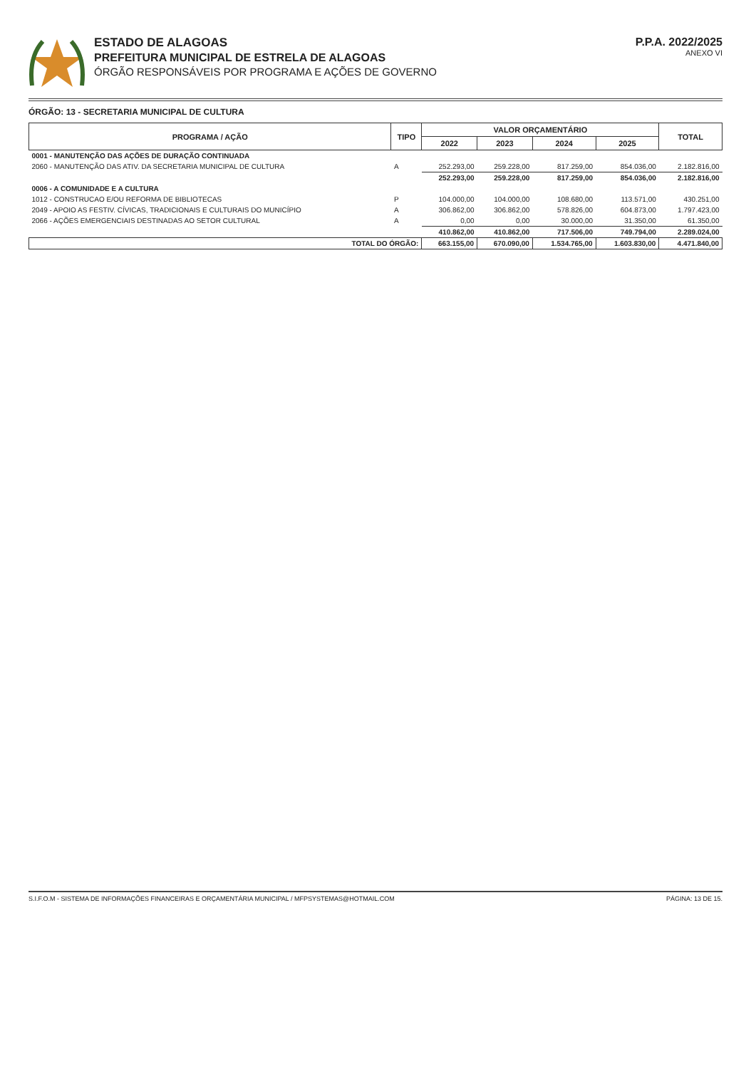ESTADO DE ALAGOAS
PREFEITURA MUNICIPAL DE ESTRELA DE ALAGOAS
ÓRGÃO RESPONSÁVEIS POR PROGRAMA E AÇÕES DE GOVERNO
P.P.A. 2022/2025
ANEXO VI
ÓRGÃO: 13 - SECRETARIA MUNICIPAL DE CULTURA
| PROGRAMA / AÇÃO | TIPO | VALOR ORÇAMENTÁRIO | | | | TOTAL |
| --- | --- | --- | --- | --- | --- | --- |
| | | 2022 | 2023 | 2024 | 2025 | |
| 0001 - MANUTENÇÃO DAS AÇÕES DE DURAÇÃO CONTINUADA | | | | | | |
| 2060 - MANUTENÇÃO DAS ATIV. DA SECRETARIA MUNICIPAL DE CULTURA | A | 252.293,00 | 259.228,00 | 817.259,00 | 854.036,00 | 2.182.816,00 |
| | | 252.293,00 | 259.228,00 | 817.259,00 | 854.036,00 | 2.182.816,00 |
| 0006 - A COMUNIDADE E A CULTURA | | | | | | |
| 1012 - CONSTRUCAO E/OU REFORMA DE BIBLIOTECAS | P | 104.000,00 | 104.000,00 | 108.680,00 | 113.571,00 | 430.251,00 |
| 2049 - APOIO AS FESTIV. CÍVICAS, TRADICIONAIS E CULTURAIS DO MUNICÍPIO | A | 306.862,00 | 306.862,00 | 578.826,00 | 604.873,00 | 1.797.423,00 |
| 2066 - AÇÕES EMERGENCIAIS DESTINADAS AO SETOR CULTURAL | A | 0,00 | 0,00 | 30.000,00 | 31.350,00 | 61.350,00 |
| | | 410.862,00 | 410.862,00 | 717.506,00 | 749.794,00 | 2.289.024,00 |
| TOTAL DO ÓRGÃO: | | 663.155,00 | 670.090,00 | 1.534.765,00 | 1.603.830,00 | 4.471.840,00 |
S.I.F.O.M - SISTEMA DE INFORMAÇÕES FINANCEIRAS E ORÇAMENTÁRIA MUNICIPAL / MFPSYSTEMAS@HOTMAIL.COM PÁGINA: 13 DE 15.